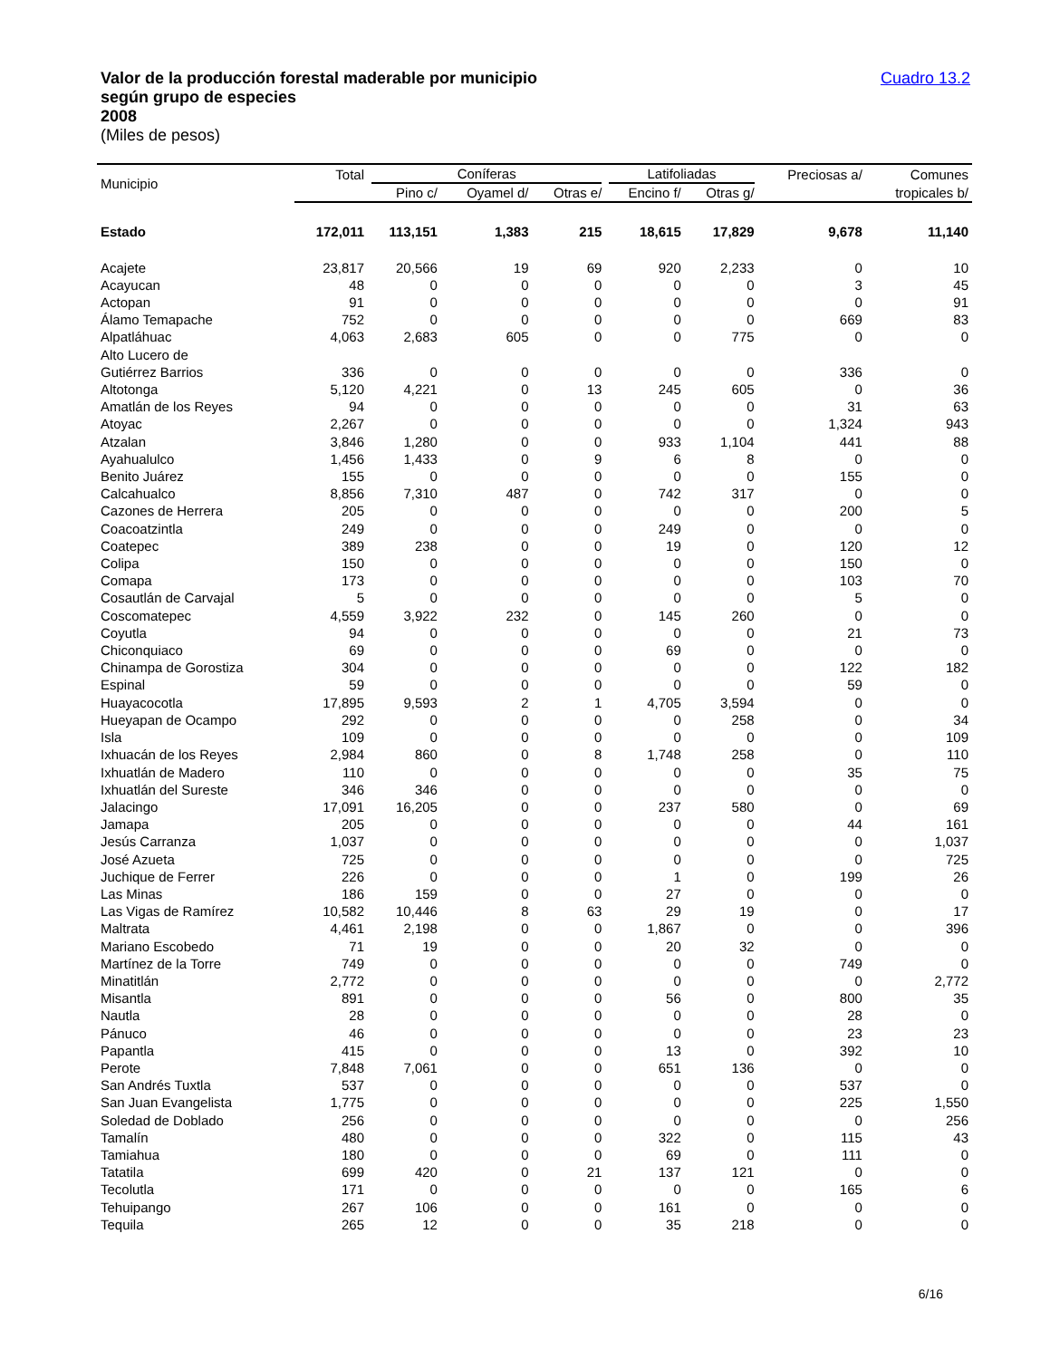Valor de la producción forestal maderable por municipio
según grupo de especies
2008
(Miles de pesos)
Cuadro 13.2
| Municipio | Total | Coníferas | | | Latifoliadas | | Preciosas a/ | Comunes |
| --- | --- | --- | --- | --- | --- | --- | --- | --- |
| | | Pino c/ | Oyamel d/ | Otras e/ | Encino f/ | Otras g/ | | tropicales b/ |
| Estado | 172,011 | 113,151 | 1,383 | 215 | 18,615 | 17,829 | 9,678 | 11,140 |
| Acajete | 23,817 | 20,566 | 19 | 69 | 920 | 2,233 | 0 | 10 |
| Acayucan | 48 | 0 | 0 | 0 | 0 | 0 | 3 | 45 |
| Actopan | 91 | 0 | 0 | 0 | 0 | 0 | 0 | 91 |
| Álamo Temapache | 752 | 0 | 0 | 0 | 0 | 0 | 669 | 83 |
| Alpatláhuac | 4,063 | 2,683 | 605 | 0 | 0 | 775 | 0 | 0 |
| Alto Lucero de Gutiérrez Barrios | 336 | 0 | 0 | 0 | 0 | 0 | 336 | 0 |
| Altotonga | 5,120 | 4,221 | 0 | 13 | 245 | 605 | 0 | 36 |
| Amatlán de los Reyes | 94 | 0 | 0 | 0 | 0 | 0 | 31 | 63 |
| Atoyac | 2,267 | 0 | 0 | 0 | 0 | 0 | 1,324 | 943 |
| Atzalan | 3,846 | 1,280 | 0 | 0 | 933 | 1,104 | 441 | 88 |
| Ayahualulco | 1,456 | 1,433 | 0 | 9 | 6 | 8 | 0 | 0 |
| Benito Juárez | 155 | 0 | 0 | 0 | 0 | 0 | 155 | 0 |
| Calcahualco | 8,856 | 7,310 | 487 | 0 | 742 | 317 | 0 | 0 |
| Cazones de Herrera | 205 | 0 | 0 | 0 | 0 | 0 | 200 | 5 |
| Coacoatzintla | 249 | 0 | 0 | 0 | 249 | 0 | 0 | 0 |
| Coatepec | 389 | 238 | 0 | 0 | 19 | 0 | 120 | 12 |
| Colipa | 150 | 0 | 0 | 0 | 0 | 0 | 150 | 0 |
| Comapa | 173 | 0 | 0 | 0 | 0 | 0 | 103 | 70 |
| Cosautlán de Carvajal | 5 | 0 | 0 | 0 | 0 | 0 | 5 | 0 |
| Coscomatepec | 4,559 | 3,922 | 232 | 0 | 145 | 260 | 0 | 0 |
| Coyutla | 94 | 0 | 0 | 0 | 0 | 0 | 21 | 73 |
| Chiconquiaco | 69 | 0 | 0 | 0 | 69 | 0 | 0 | 0 |
| Chinampa de Gorostiza | 304 | 0 | 0 | 0 | 0 | 0 | 122 | 182 |
| Espinal | 59 | 0 | 0 | 0 | 0 | 0 | 59 | 0 |
| Huayacocotla | 17,895 | 9,593 | 2 | 1 | 4,705 | 3,594 | 0 | 0 |
| Hueyapan de Ocampo | 292 | 0 | 0 | 0 | 0 | 258 | 0 | 34 |
| Isla | 109 | 0 | 0 | 0 | 0 | 0 | 0 | 109 |
| Ixhuacán de los Reyes | 2,984 | 860 | 0 | 8 | 1,748 | 258 | 0 | 110 |
| Ixhuatlán de Madero | 110 | 0 | 0 | 0 | 0 | 0 | 35 | 75 |
| Ixhuatlán del Sureste | 346 | 346 | 0 | 0 | 0 | 0 | 0 | 0 |
| Jalacingo | 17,091 | 16,205 | 0 | 0 | 237 | 580 | 0 | 69 |
| Jamapa | 205 | 0 | 0 | 0 | 0 | 0 | 44 | 161 |
| Jesús Carranza | 1,037 | 0 | 0 | 0 | 0 | 0 | 0 | 1,037 |
| José Azueta | 725 | 0 | 0 | 0 | 0 | 0 | 0 | 725 |
| Juchique de Ferrer | 226 | 0 | 0 | 0 | 1 | 0 | 199 | 26 |
| Las Minas | 186 | 159 | 0 | 0 | 27 | 0 | 0 | 0 |
| Las Vigas de Ramírez | 10,582 | 10,446 | 8 | 63 | 29 | 19 | 0 | 17 |
| Maltrata | 4,461 | 2,198 | 0 | 0 | 1,867 | 0 | 0 | 396 |
| Mariano Escobedo | 71 | 19 | 0 | 0 | 20 | 32 | 0 | 0 |
| Martínez de la Torre | 749 | 0 | 0 | 0 | 0 | 0 | 749 | 0 |
| Minatitlán | 2,772 | 0 | 0 | 0 | 0 | 0 | 0 | 2,772 |
| Misantla | 891 | 0 | 0 | 0 | 56 | 0 | 800 | 35 |
| Nautla | 28 | 0 | 0 | 0 | 0 | 0 | 28 | 0 |
| Pánuco | 46 | 0 | 0 | 0 | 0 | 0 | 23 | 23 |
| Papantla | 415 | 0 | 0 | 0 | 13 | 0 | 392 | 10 |
| Perote | 7,848 | 7,061 | 0 | 0 | 651 | 136 | 0 | 0 |
| San Andrés Tuxtla | 537 | 0 | 0 | 0 | 0 | 0 | 537 | 0 |
| San Juan Evangelista | 1,775 | 0 | 0 | 0 | 0 | 0 | 225 | 1,550 |
| Soledad de Doblado | 256 | 0 | 0 | 0 | 0 | 0 | 0 | 256 |
| Tamalín | 480 | 0 | 0 | 0 | 322 | 0 | 115 | 43 |
| Tamiahua | 180 | 0 | 0 | 0 | 69 | 0 | 111 | 0 |
| Tatatila | 699 | 420 | 0 | 21 | 137 | 121 | 0 | 0 |
| Tecolutla | 171 | 0 | 0 | 0 | 0 | 0 | 165 | 6 |
| Tehuipango | 267 | 106 | 0 | 0 | 161 | 0 | 0 | 0 |
| Tequila | 265 | 12 | 0 | 0 | 35 | 218 | 0 | 0 |
6/16